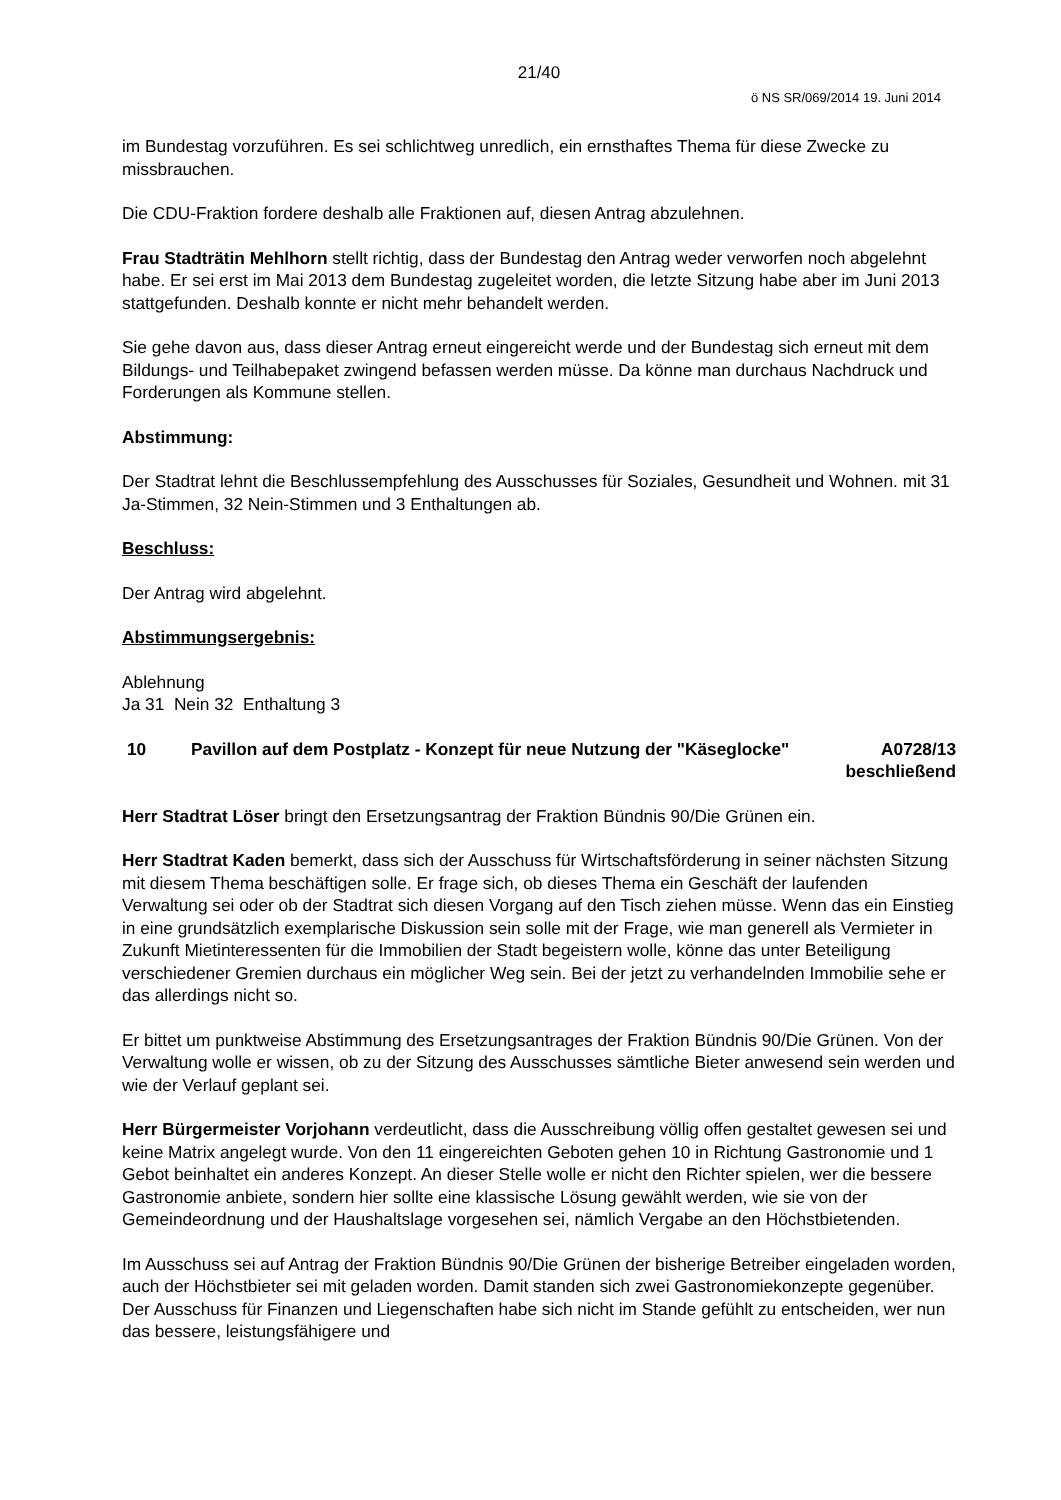21/40
ö NS SR/069/2014 19. Juni 2014
im Bundestag vorzuführen. Es sei schlichtweg unredlich, ein ernsthaftes Thema für diese Zwecke zu missbrauchen.
Die CDU-Fraktion fordere deshalb alle Fraktionen auf, diesen Antrag abzulehnen.
Frau Stadträtin Mehlhorn stellt richtig, dass der Bundestag den Antrag weder verworfen noch abgelehnt habe. Er sei erst im Mai 2013 dem Bundestag zugeleitet worden, die letzte Sitzung habe aber im Juni 2013 stattgefunden. Deshalb konnte er nicht mehr behandelt werden.
Sie gehe davon aus, dass dieser Antrag erneut eingereicht werde und der Bundestag sich erneut mit dem Bildungs- und Teilhabepaket zwingend befassen werden müsse. Da könne man durchaus Nachdruck und Forderungen als Kommune stellen.
Abstimmung:
Der Stadtrat lehnt die Beschlussempfehlung des Ausschusses für Soziales, Gesundheit und Wohnen. mit 31 Ja-Stimmen, 32 Nein-Stimmen und 3 Enthaltungen ab.
Beschluss:
Der Antrag wird abgelehnt.
Abstimmungsergebnis:
Ablehnung
Ja 31 Nein 32 Enthaltung 3
10 Pavillon auf dem Postplatz - Konzept für neue Nutzung der "Käseglocke"
A0728/13
beschließend
Herr Stadtrat Löser bringt den Ersetzungsantrag der Fraktion Bündnis 90/Die Grünen ein.
Herr Stadtrat Kaden bemerkt, dass sich der Ausschuss für Wirtschaftsförderung in seiner nächsten Sitzung mit diesem Thema beschäftigen solle. Er frage sich, ob dieses Thema ein Geschäft der laufenden Verwaltung sei oder ob der Stadtrat sich diesen Vorgang auf den Tisch ziehen müsse. Wenn das ein Einstieg in eine grundsätzlich exemplarische Diskussion sein solle mit der Frage, wie man generell als Vermieter in Zukunft Mietinteressenten für die Immobilien der Stadt begeistern wolle, könne das unter Beteiligung verschiedener Gremien durchaus ein möglicher Weg sein. Bei der jetzt zu verhandelnden Immobilie sehe er das allerdings nicht so.
Er bittet um punktweise Abstimmung des Ersetzungsantrages der Fraktion Bündnis 90/Die Grünen. Von der Verwaltung wolle er wissen, ob zu der Sitzung des Ausschusses sämtliche Bieter anwesend sein werden und wie der Verlauf geplant sei.
Herr Bürgermeister Vorjohann verdeutlicht, dass die Ausschreibung völlig offen gestaltet gewesen sei und keine Matrix angelegt wurde. Von den 11 eingereichten Geboten gehen 10 in Richtung Gastronomie und 1 Gebot beinhaltet ein anderes Konzept. An dieser Stelle wolle er nicht den Richter spielen, wer die bessere Gastronomie anbiete, sondern hier sollte eine klassische Lösung gewählt werden, wie sie von der Gemeindeordnung und der Haushaltslage vorgesehen sei, nämlich Vergabe an den Höchstbietenden.
Im Ausschuss sei auf Antrag der Fraktion Bündnis 90/Die Grünen der bisherige Betreiber eingeladen worden, auch der Höchstbieter sei mit geladen worden. Damit standen sich zwei Gastronomiekonzepte gegenüber. Der Ausschuss für Finanzen und Liegenschaften habe sich nicht im Stande gefühlt zu entscheiden, wer nun das bessere, leistungsfähigere und